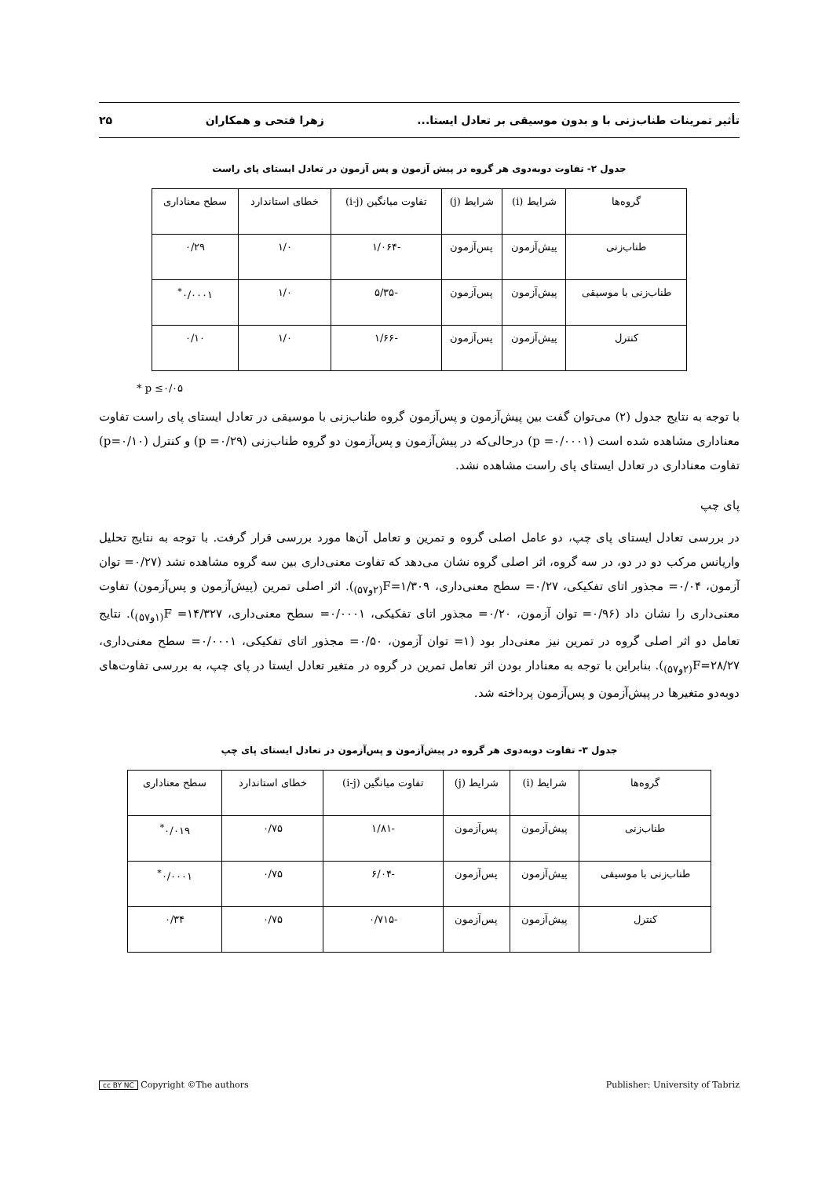تأثیر تمرینات طناب‌زنی با و بدون موسیقی بر تعادل ایستا... زهرا فتحی و همکاران ۲۵
جدول ۲- تفاوت دوبه‌دوی هر گروه در پیش آزمون و پس آزمون در تعادل ایستای پای راست
| گروه‌ها | شرایط (i) | شرایط (j) | تفاوت میانگین (i-j) | خطای استاندارد | سطح معناداری |
| طناب‌زنی | پیش‌آزمون | پس‌آزمون | -۱/۰۶۴ | ۱/۰ | ۰/۲۹ |
| طناب‌زنی با موسیقی | پیش‌آزمون | پس‌آزمون | -۵/۳۵ | ۱/۰ | ۰/۰۰۰۱<sup>*</sup> |
| کنترل | پیش‌آزمون | پس‌آزمون | -۱/۶۶ | ۱/۰ | ۰/۱۰ |
* p ≤۰/۰۵
با توجه به نتایج جدول (۲) می‌توان گفت بین پیش‌آزمون و پس‌آزمون گروه طناب‌زنی با موسیقی در تعادل ایستای پای راست تفاوت معناداری مشاهده شده است (p =۰/۰۰۰۱) درحالی‌که در پیش‌آزمون و پس‌آزمون دو گروه طناب‌زنی (p =۰/۲۹) و کنترل (p=۰/۱۰) تفاوت معناداری در تعادل ایستای پای راست مشاهده نشد.
پای چپ
در بررسی تعادل ایستای پای چپ، دو عامل اصلی گروه و تمرین و تعامل آن‌ها مورد بررسی قرار گرفت. با توجه به نتایج تحلیل واریانس مرکب دو در دو، در سه گروه، اثر اصلی گروه نشان می‌دهد که تفاوت معنی‌داری بین سه گروه مشاهده نشد (۰/۲۷= توان آزمون، ۰/۰۴= مجذور اتای تفکیکی، ۰/۲۷= سطح معنی‌داری، ۱/۳۰۹=F<sub>(۲و۵۷)</sub>). اثر اصلی تمرین (پیش‌آزمون و پس‌آزمون) تفاوت معنی‌داری را نشان داد (۰/۹۶= توان آزمون، ۰/۲۰= مجذور اتای تفکیکی، ۰/۰۰۰۱= سطح معنی‌داری، ۱۴/۳۲۷= F<sub>(۱و۵۷)</sub>). نتایج تعامل دو اثر اصلی گروه در تمرین نیز معنی‌دار بود (۱= توان آزمون، ۰/۵۰= مجذور اتای تفکیکی، ۰/۰۰۰۱= سطح معنی‌داری، ۲۸/۲۷=F<sub>(۲و۵۷)</sub>). بنابراین با توجه به معنادار بودن اثر تعامل تمرین در گروه در متغیر تعادل ایستا در پای چپ، به بررسی تفاوت‌های دوبه‌دو متغیرها در پیش‌آزمون و پس‌آزمون پرداخته شد.
جدول ۳- تفاوت دوبه‌دوی هر گروه در پیش‌آزمون و پس‌آزمون در تعادل ایستای پای چپ
| گروه‌ها | شرایط (i) | شرایط (j) | تفاوت میانگین (i-j) | خطای استاندارد | سطح معناداری |
| طناب‌زنی | پیش‌آزمون | پس‌آزمون | -۱/۸۱ | ۰/۷۵ | ۰/۰۱۹<sup>*</sup> |
| طناب‌زنی با موسیقی | پیش‌آزمون | پس‌آزمون | -۶/۰۴ | ۰/۷۵ | ۰/۰۰۰۱<sup>*</sup> |
| کنترل | پیش‌آزمون | پس‌آزمون | -۰/۷۱۵ | ۰/۷۵ | ۰/۳۴ |
cc BY NC Copyright ©The authors Publisher: University of Tabriz